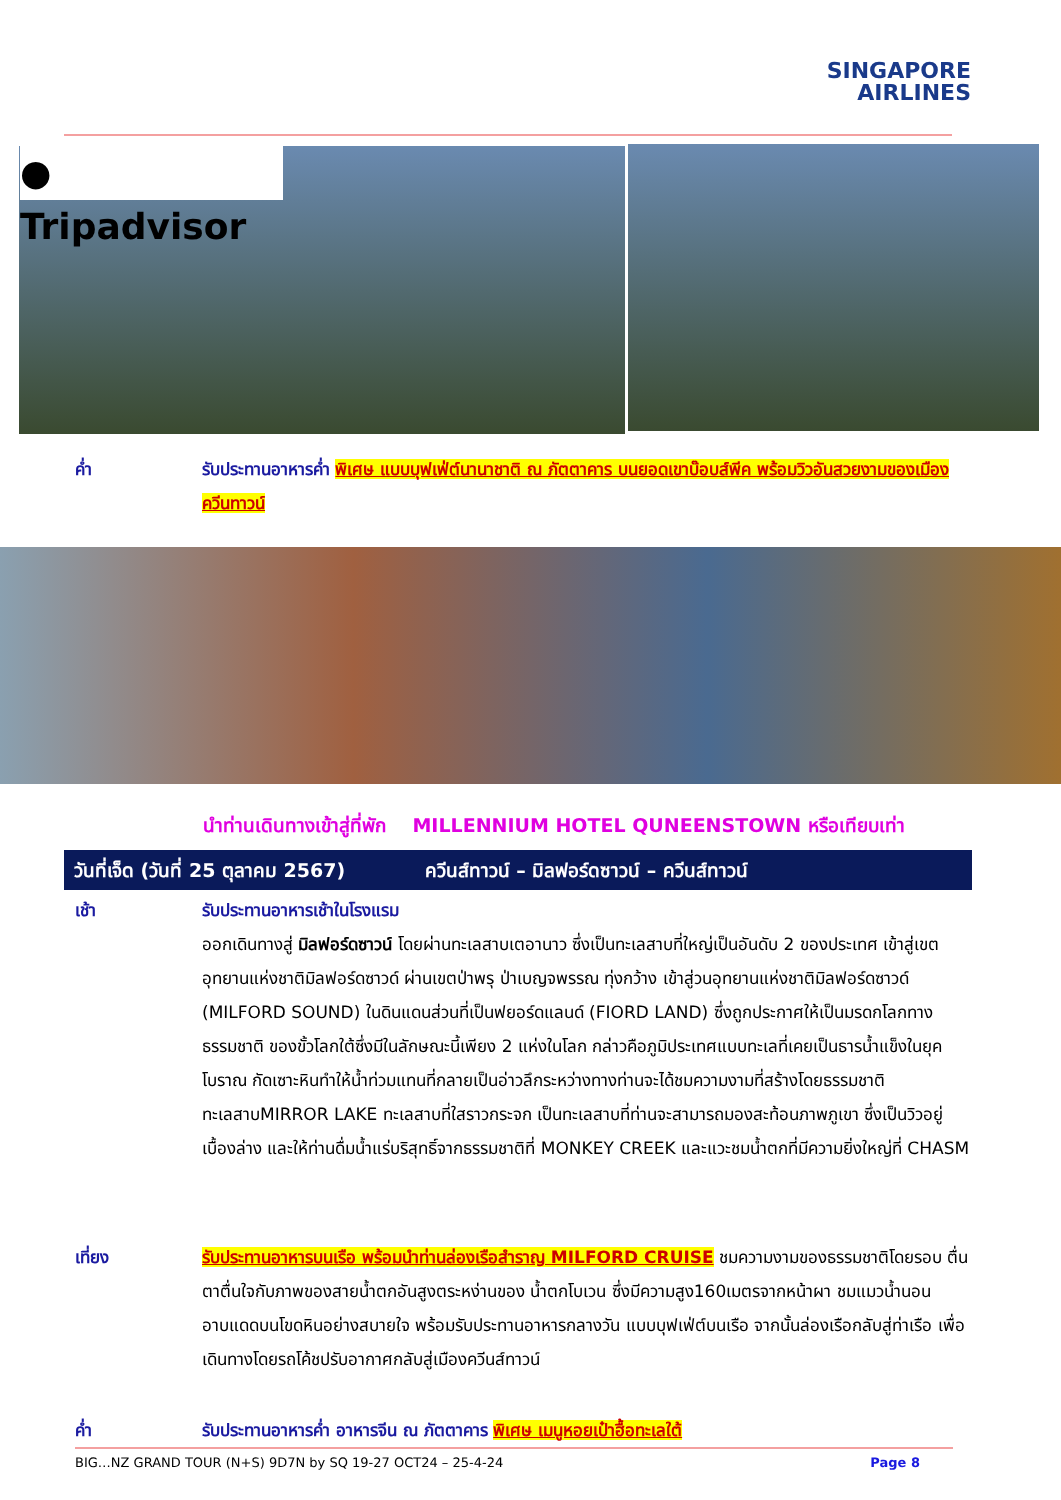SINGAPORE
AIRLINES
● Tripadvisor
ค่ำ รับประทานอาหารค่ำ พิเศษ แบบบุฟเฟ่ต์นานาชาติ ณ ภัตตาคาร บนยอดเขาบ๊อบส์พีค พร้อมวิวอันสวยงามของเมืองควีนทาวน์
นำท่านเดินทางเข้าสู่ที่พัก MILLENNIUM HOTEL QUNEENSTOWN หรือเทียบเท่า
วันที่เจ็ด (วันที่ 25 ตุลาคม 2567) ควีนส์ทาวน์ – มิลฟอร์ดซาวน์ – ควีนส์ทาวน์
เช้า รับประทานอาหารเช้าในโรงแรม
ออกเดินทางสู่ มิลฟอร์ดซาวน์ โดยผ่านทะเลสาบเตอานาว ซึ่งเป็นทะเลสาบที่ใหญ่เป็นอันดับ 2 ของประเทศ เข้าสู่เขตอุทยานแห่งชาติมิลฟอร์ดซาวด์ ผ่านเขตป่าพรุ ป่าเบญจพรรณ ทุ่งกว้าง เข้าสู่วนอุทยานแห่งชาติมิลฟอร์ดซาวด์ (MILFORD SOUND) ในดินแดนส่วนที่เป็นฟยอร์ดแลนด์ (FIORD LAND) ซึ่งถูกประกาศให้เป็นมรดกโลกทางธรรมชาติ ของขั้วโลกใต้ซึ่งมีในลักษณะนี้เพียง 2 แห่งในโลก กล่าวคือภูมิประเทศแบบทะเลที่เคยเป็นธารน้ำแข็งในยุคโบราณ กัดเซาะหินทำให้น้ำท่วมแทนที่กลายเป็นอ่าวลึกระหว่างทางท่านจะได้ชมความงามที่สร้างโดยธรรมชาติทะเลสาบMIRROR LAKE ทะเลสาบที่ใสราวกระจก เป็นทะเลสาบที่ท่านจะสามารถมองสะท้อนภาพภูเขา ซึ่งเป็นวิวอยู่เบื้องล่าง และให้ท่านดื่มน้ำแร่บริสุทธิ์จากธรรมชาติที่ MONKEY CREEK และแวะชมน้ำตกที่มีความยิ่งใหญ่ที่ CHASM
เที่ยง รับประทานอาหารบนเรือ พร้อมนำท่านล่องเรือสำราญ MILFORD CRUISE ชมความงามของธรรมชาติโดยรอบ ตื่นตาตื่นใจกับภาพของสายน้ำตกอันสูงตระหง่านของ น้ำตกโบเวน ซึ่งมีความสูง160เมตรจากหน้าผา ชมแมวน้ำนอนอาบแดดบนโขดหินอย่างสบายใจ พร้อมรับประทานอาหารกลางวัน แบบบุฟเฟ่ต์บนเรือ จากนั้นล่องเรือกลับสู่ท่าเรือ เพื่อเดินทางโดยรถโค้ชปรับอากาศกลับสู่เมืองควีนส์ทาวน์
ค่ำ รับประทานอาหารค่ำ อาหารจีน ณ ภัตตาคาร พิเศษ เมนูหอยเป๋าฮื้อทะเลใต้
BIG…NZ GRAND TOUR (N+S) 9D7N by SQ 19-27 OCT24 – 25-4-24 Page 8